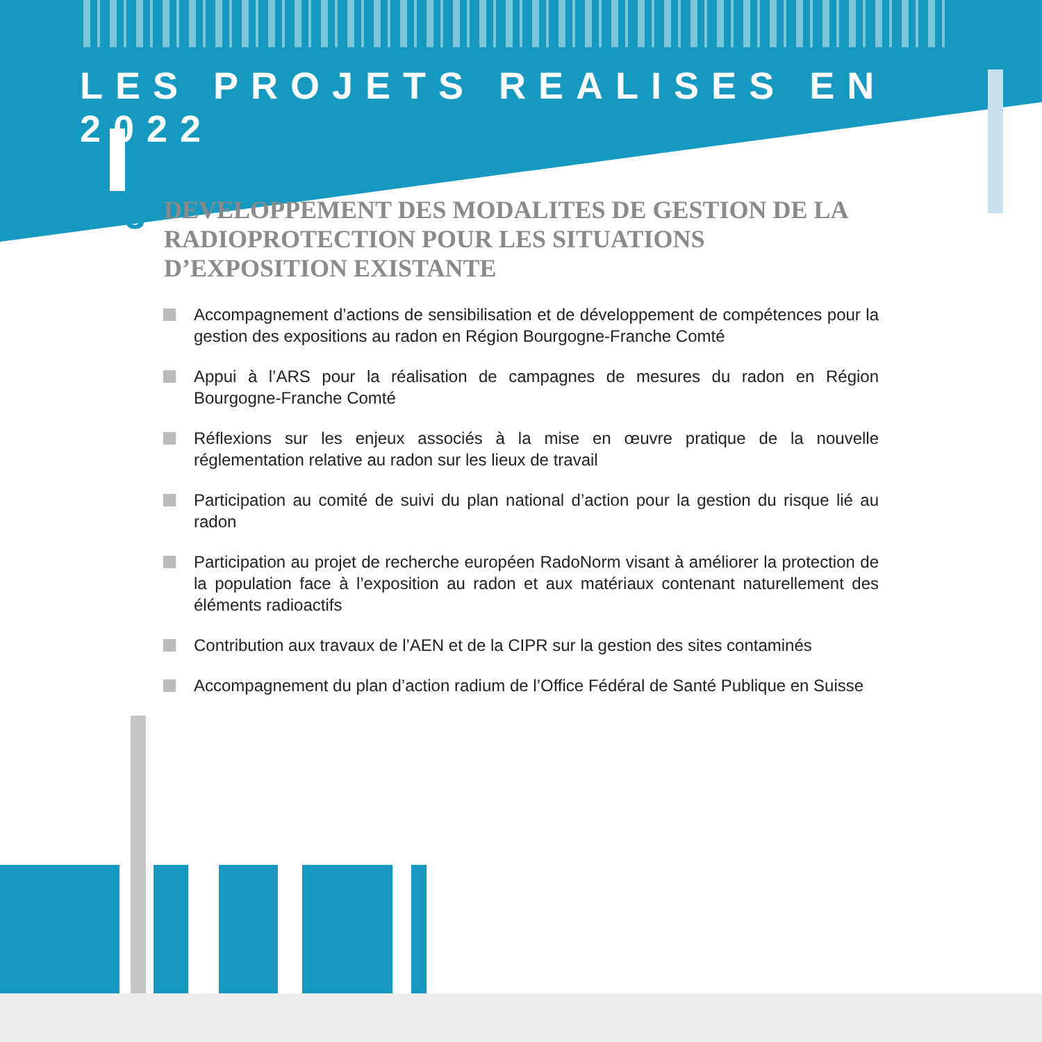LES PROJETS REALISES EN 2022
3
DEVELOPPEMENT DES MODALITES DE GESTION DE LA RADIOPROTECTION POUR LES SITUATIONS D’EXPOSITION EXISTANTE
Accompagnement d’actions de sensibilisation et de développement de compétences pour la gestion des expositions au radon en Région Bourgogne-Franche Comté
Appui à l’ARS pour la réalisation de campagnes de mesures du radon en Région Bourgogne-Franche Comté
Réflexions sur les enjeux associés à la mise en œuvre pratique de la nouvelle réglementation relative au radon sur les lieux de travail
Participation au comité de suivi du plan national d’action pour la gestion du risque lié au radon
Participation au projet de recherche européen RadoNorm visant à améliorer la protection de la population face à l’exposition au radon et aux matériaux contenant naturellement des éléments radioactifs
Contribution aux travaux de l’AEN et de la CIPR sur la gestion des sites contaminés
Accompagnement du plan d’action radium de l’Office Fédéral de Santé Publique en Suisse